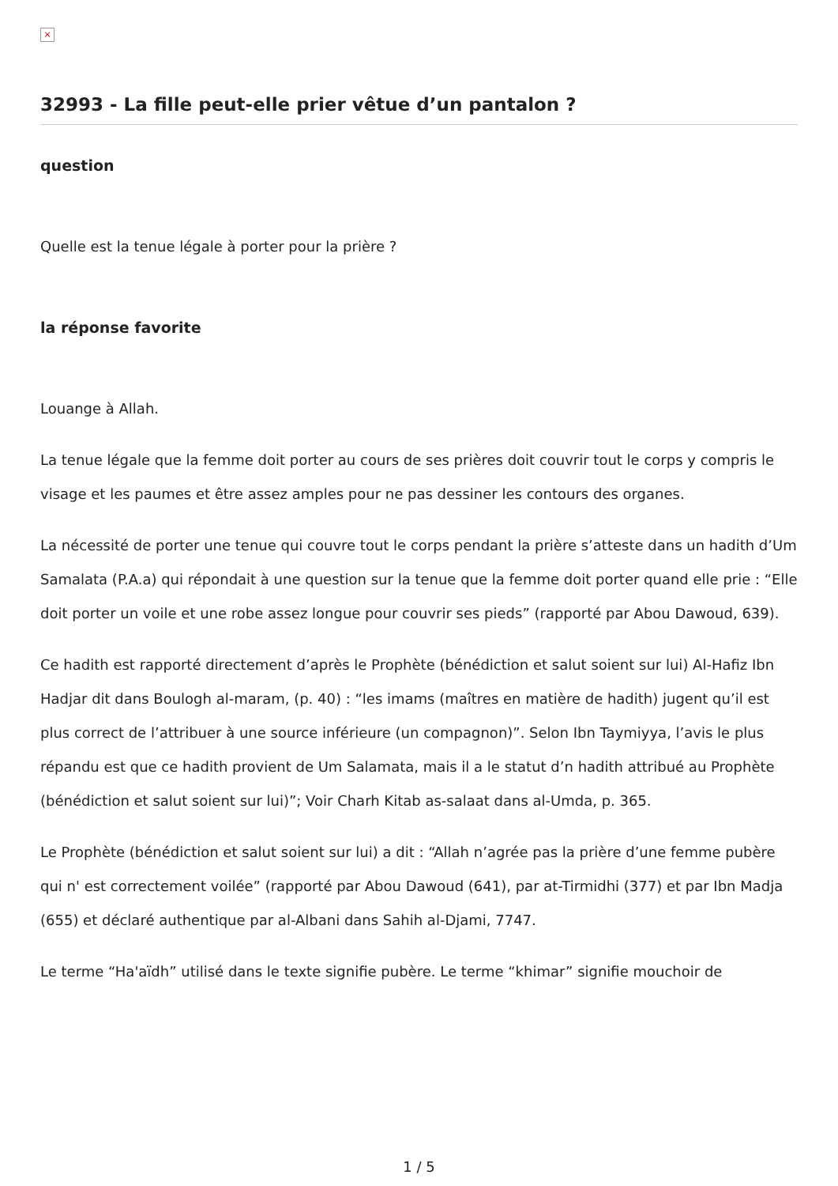×
32993 - La fille peut-elle prier vêtue d’un pantalon ?
question
Quelle est la tenue légale à porter pour la prière ?
la réponse favorite
Louange à Allah.
La tenue légale que la femme doit porter au cours de ses prières doit couvrir tout le corps y compris le visage et les paumes et être assez amples pour ne pas dessiner les contours des organes.
La nécessité de porter une tenue qui couvre tout le corps pendant la prière s’atteste dans un hadith d’Um Samalata (P.A.a) qui répondait à une question sur la tenue que la femme doit porter quand elle prie : “Elle doit porter un voile et une robe assez longue pour couvrir ses pieds” (rapporté par Abou Dawoud, 639).
Ce hadith est rapporté directement d’après le Prophète (bénédiction et salut soient sur lui) Al-Hafiz Ibn Hadjar dit dans Boulogh al-maram, (p. 40) : “les imams (maîtres en matière de hadith) jugent qu’il est plus correct de l’attribuer à une source inférieure (un compagnon)”. Selon Ibn Taymiyya, l’avis le plus répandu est que ce hadith provient de Um Salamata, mais il a le statut d’n hadith attribué au Prophète (bénédiction et salut soient sur lui)”; Voir Charh Kitab as-salaat dans al-Umda, p. 365.
Le Prophète (bénédiction et salut soient sur lui) a dit : “Allah n’agrée pas la prière d’une femme pubère qui n' est correctement voilée” (rapporté par Abou Dawoud (641), par at-Tirmidhi (377) et par Ibn Madja (655) et déclaré authentique par al-Albani dans Sahih al-Djami, 7747.
Le terme “Ha'aïdh” utilisé dans le texte signifie pubère. Le terme “khimar” signifie mouchoir de
1 / 5